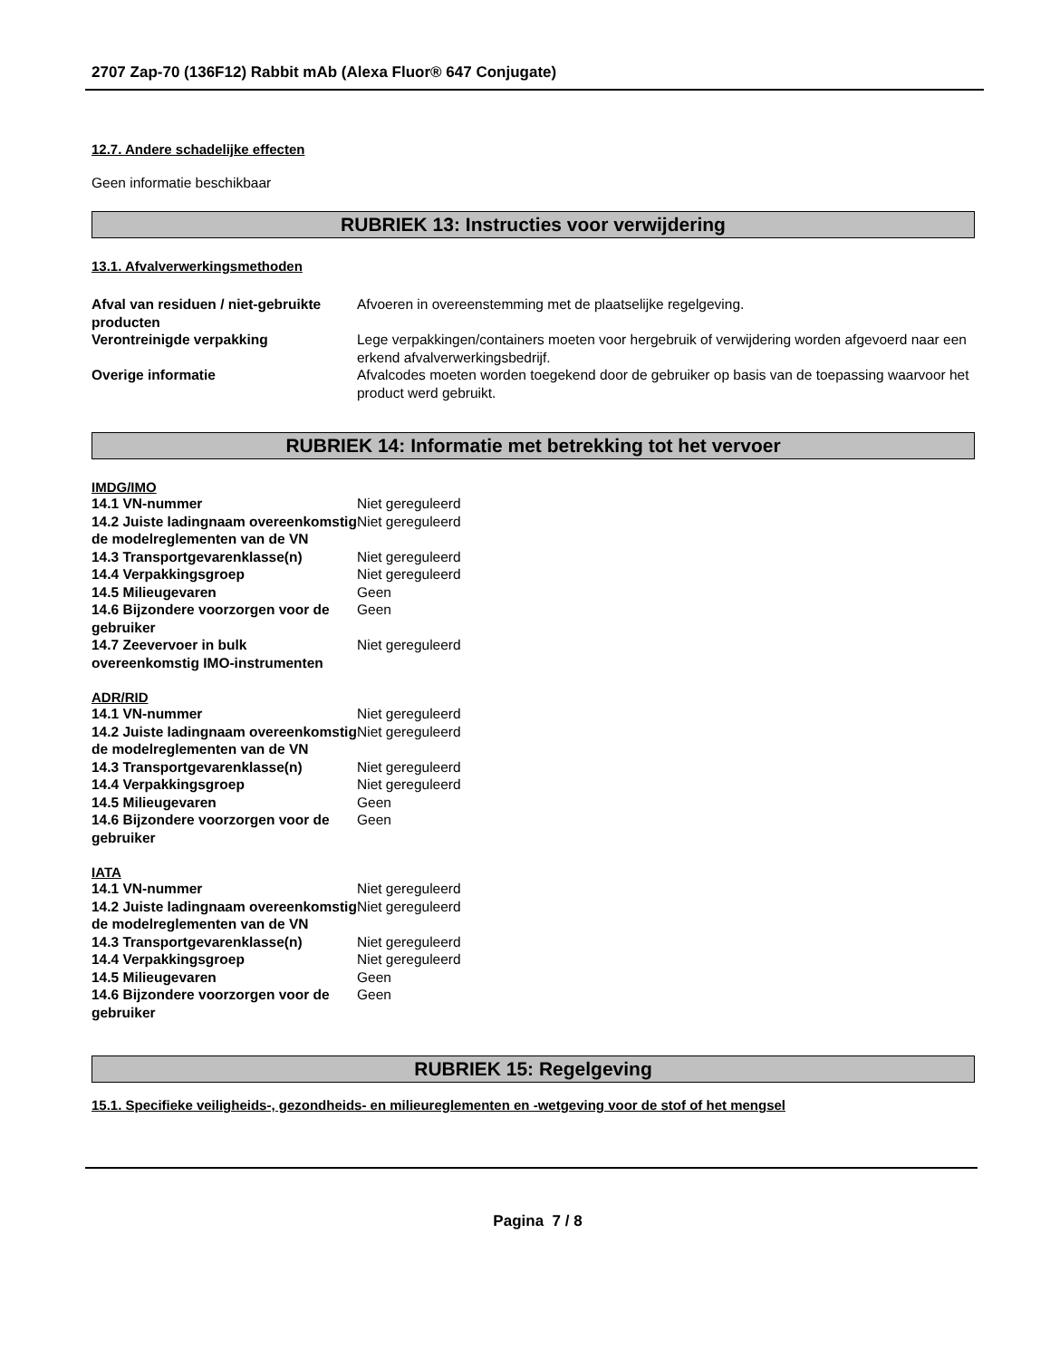2707 Zap-70 (136F12) Rabbit mAb (Alexa Fluor® 647 Conjugate)
12.7. Andere schadelijke effecten
Geen informatie beschikbaar
RUBRIEK 13: Instructies voor verwijdering
13.1. Afvalverwerkingsmethoden
| Afval van residuen / niet-gebruikte producten | Afvoeren in overeenstemming met de plaatselijke regelgeving. |
| Verontreinigde verpakking | Lege verpakkingen/containers moeten voor hergebruik of verwijdering worden afgevoerd naar een erkend afvalverwerkingsbedrijf. |
| Overige informatie | Afvalcodes moeten worden toegekend door de gebruiker op basis van de toepassing waarvoor het product werd gebruikt. |
RUBRIEK 14: Informatie met betrekking tot het vervoer
IMDG/IMO
| 14.1 VN-nummer | Niet gereguleerd |
| 14.2 Juiste ladingnaam overeenkomstig de modelreglementen van de VN | Niet gereguleerd |
| 14.3 Transportgevarenklasse(n) | Niet gereguleerd |
| 14.4 Verpakkingsgroep | Niet gereguleerd |
| 14.5 Milieugevaren | Geen |
| 14.6 Bijzondere voorzorgen voor de gebruiker | Geen |
| 14.7 Zeevervoer in bulk overeenkomstig IMO-instrumenten | Niet gereguleerd |
ADR/RID
| 14.1 VN-nummer | Niet gereguleerd |
| 14.2 Juiste ladingnaam overeenkomstig de modelreglementen van de VN | Niet gereguleerd |
| 14.3 Transportgevarenklasse(n) | Niet gereguleerd |
| 14.4 Verpakkingsgroep | Niet gereguleerd |
| 14.5 Milieugevaren | Geen |
| 14.6 Bijzondere voorzorgen voor de gebruiker | Geen |
IATA
| 14.1 VN-nummer | Niet gereguleerd |
| 14.2 Juiste ladingnaam overeenkomstig de modelreglementen van de VN | Niet gereguleerd |
| 14.3 Transportgevarenklasse(n) | Niet gereguleerd |
| 14.4 Verpakkingsgroep | Niet gereguleerd |
| 14.5 Milieugevaren | Geen |
| 14.6 Bijzondere voorzorgen voor de gebruiker | Geen |
RUBRIEK 15: Regelgeving
15.1. Specifieke veiligheids-, gezondheids- en milieureglementen en -wetgeving voor de stof of het mengsel
Pagina 7 / 8